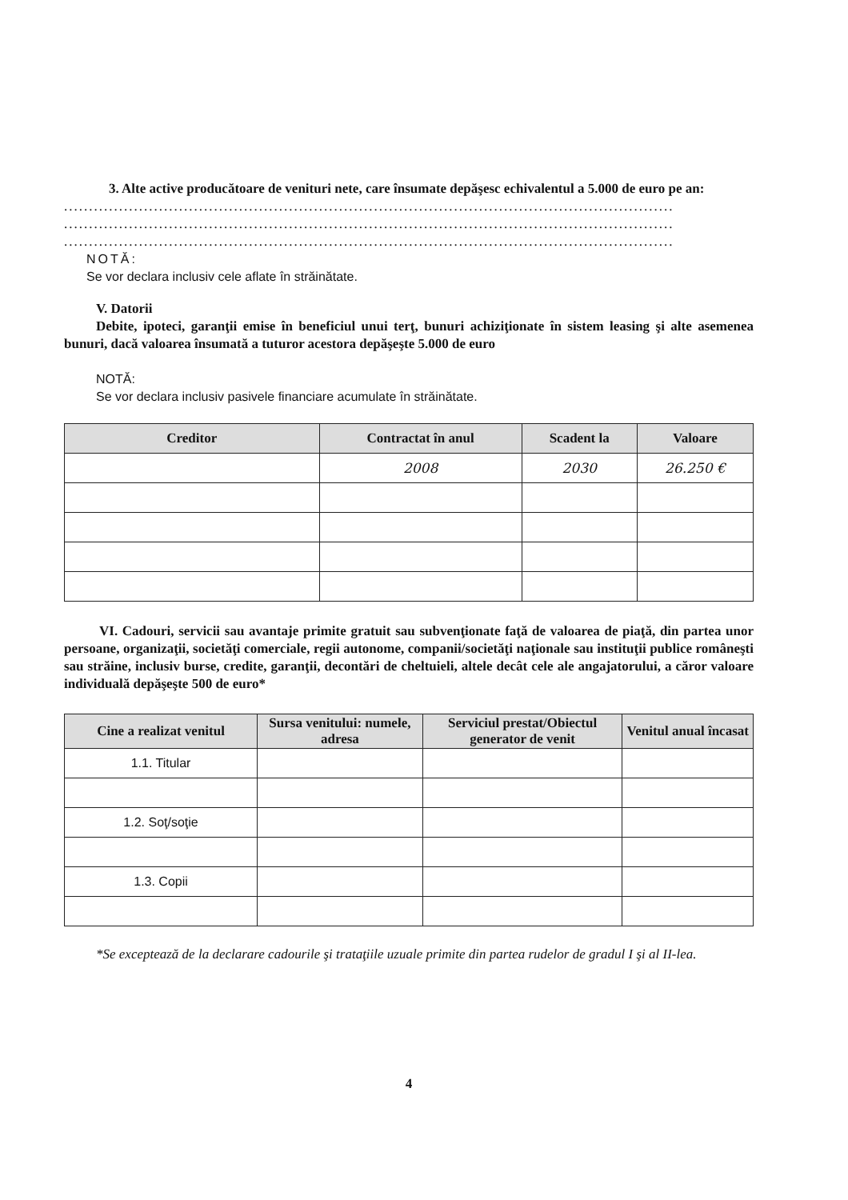3. Alte active producătoare de venituri nete, care însumate depăşesc echivalentul a 5.000 de euro pe an:
..........................................................................................................................
..........................................................................................................................
..........................................................................................................................
NOTĂ:
Se vor declara inclusiv cele aflate în străinătate.
V. Datorii
Debite, ipoteci, garanţii emise în beneficiul unui terţ, bunuri achiziţionate în sistem leasing şi alte asemenea bunuri, dacă valoarea însumată a tuturor acestora depăşeşte 5.000 de euro
NOTĂ:
Se vor declara inclusiv pasivele financiare acumulate în străinătate.
| Creditor | Contractat în anul | Scadent la | Valoare |
| --- | --- | --- | --- |
| | 2008 | 2030 | 26.250 € |
VI. Cadouri, servicii sau avantaje primite gratuit sau subvenţionate faţă de valoarea de piaţă, din partea unor persoane, organizaţii, societăţi comerciale, regii autonome, companii/societăţi naţionale sau instituţii publice româneşti sau străine, inclusiv burse, credite, garanţii, decontări de cheltuieli, altele decât cele ale angajatorului, a căror valoare individuală depăşeşte 500 de euro*
| Cine a realizat venitul | Sursa venitului: numele, adresa | Serviciul prestat/Obiectul generator de venit | Venitul anual încasat |
| --- | --- | --- | --- |
| 1.1. Titular | | | |
| 1.2. Soţ/soţie | | | |
| 1.3. Copii | | | |
*Se exceptează de la declarare cadourile şi trataţiile uzuale primite din partea rudelor de gradul I şi al II-lea.
4